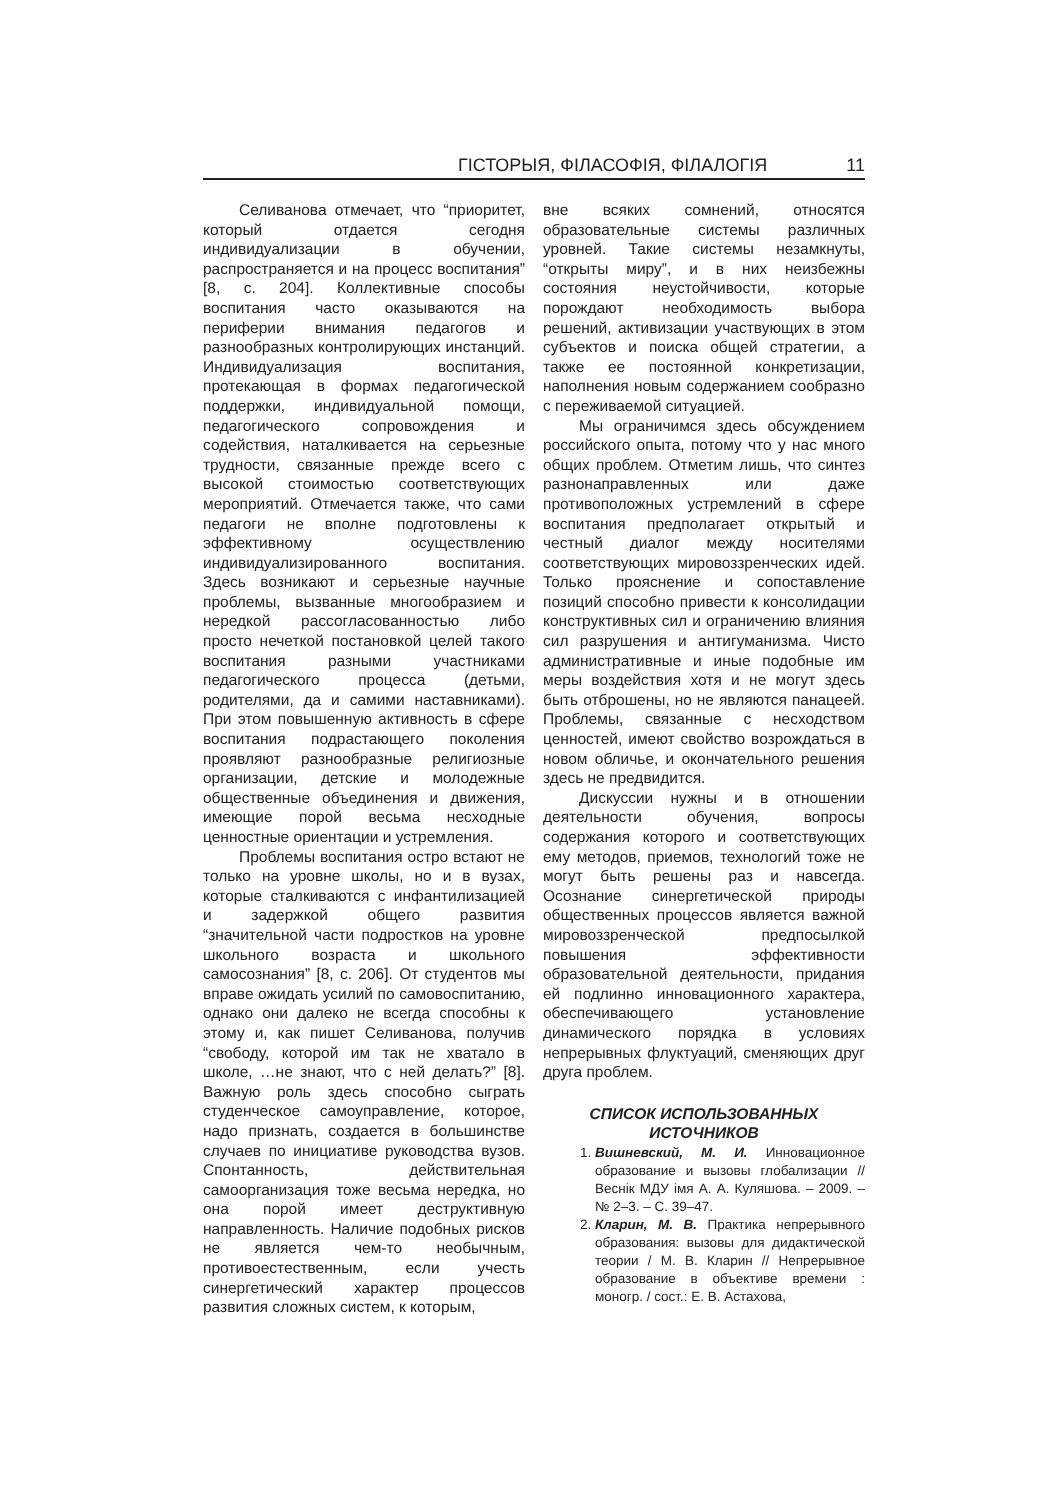ГІСТОРЫЯ, ФІЛАСОФІЯ, ФІЛАЛОГІЯ 11
Селиванова отмечает, что “приоритет, который отдается сегодня индивидуализации в обучении, распространяется и на процесс воспитания” [8, с. 204]. Коллективные способы воспитания часто оказываются на периферии внимания педагогов и разнообразных контролирующих инстанций. Индивидуализация воспитания, протекающая в формах педагогической поддержки, индивидуальной помощи, педагогического сопровождения и содействия, наталкивается на серьезные трудности, связанные прежде всего с высокой стоимостью соответствующих мероприятий. Отмечается также, что сами педагоги не вполне подготовлены к эффективному осуществлению индивидуализированного воспитания. Здесь возникают и серьезные научные проблемы, вызванные многообразием и нередкой рассогласованностью либо просто нечеткой постановкой целей такого воспитания разными участниками педагогического процесса (детьми, родителями, да и самими наставниками). При этом повышенную активность в сфере воспитания подрастающего поколения проявляют разнообразные религиозные организации, детские и молодежные общественные объединения и движения, имеющие порой весьма несходные ценностные ориентации и устремления.
Проблемы воспитания остро встают не только на уровне школы, но и в вузах, которые сталкиваются с инфантилизацией и задержкой общего развития “значительной части подростков на уровне школьного возраста и школьного самосознания” [8, с. 206]. От студентов мы вправе ожидать усилий по самовоспитанию, однако они далеко не всегда способны к этому и, как пишет Селиванова, получив “свободу, которой им так не хватало в школе, …не знают, что с ней делать?” [8]. Важную роль здесь способно сыграть студенческое самоуправление, которое, надо признать, создается в большинстве случаев по инициативе руководства вузов. Спонтанность, действительная самоорганизация тоже весьма нередка, но она порой имеет деструктивную направленность. Наличие подобных рисков не является чем-то необычным, противоестественным, если учесть синергетический характер процессов развития сложных систем, к которым,
вне всяких сомнений, относятся образовательные системы различных уровней. Такие системы незамкнуты, “открыты миру”, и в них неизбежны состояния неустойчивости, которые порождают необходимость выбора решений, активизации участвующих в этом субъектов и поиска общей стратегии, а также ее постоянной конкретизации, наполнения новым содержанием сообразно с переживаемой ситуацией.
Мы ограничимся здесь обсуждением российского опыта, потому что у нас много общих проблем. Отметим лишь, что синтез разнонаправленных или даже противоположных устремлений в сфере воспитания предполагает открытый и честный диалог между носителями соответствующих мировоззренческих идей. Только прояснение и сопоставление позиций способно привести к консолидации конструктивных сил и ограничению влияния сил разрушения и антигуманизма. Чисто административные и иные подобные им меры воздействия хотя и не могут здесь быть отброшены, но не являются панацеей. Проблемы, связанные с несходством ценностей, имеют свойство возрождаться в новом обличье, и окончательного решения здесь не предвидится.
Дискуссии нужны и в отношении деятельности обучения, вопросы содержания которого и соответствующих ему методов, приемов, технологий тоже не могут быть решены раз и навсегда. Осознание синергетической природы общественных процессов является важной мировоззренческой предпосылкой повышения эффективности образовательной деятельности, придания ей подлинно инновационного характера, обеспечивающего установление динамического порядка в условиях непрерывных флуктуаций, сменяющих друг друга проблем.
СПИСОК ИСПОЛЬЗОВАННЫХ
ИСТОЧНИКОВ
1. Вишневский, М. И. Инновационное образование и вызовы глобализации // Веснік МДУ імя А. А. Куляшова. – 2009. – № 2–3. – С. 39–47.
2. Кларин, М. В. Практика непрерывного образования: вызовы для дидактической теории / М. В. Кларин // Непрерывное образование в объективе времени : моногр. / сост.: Е. В. Астахова,